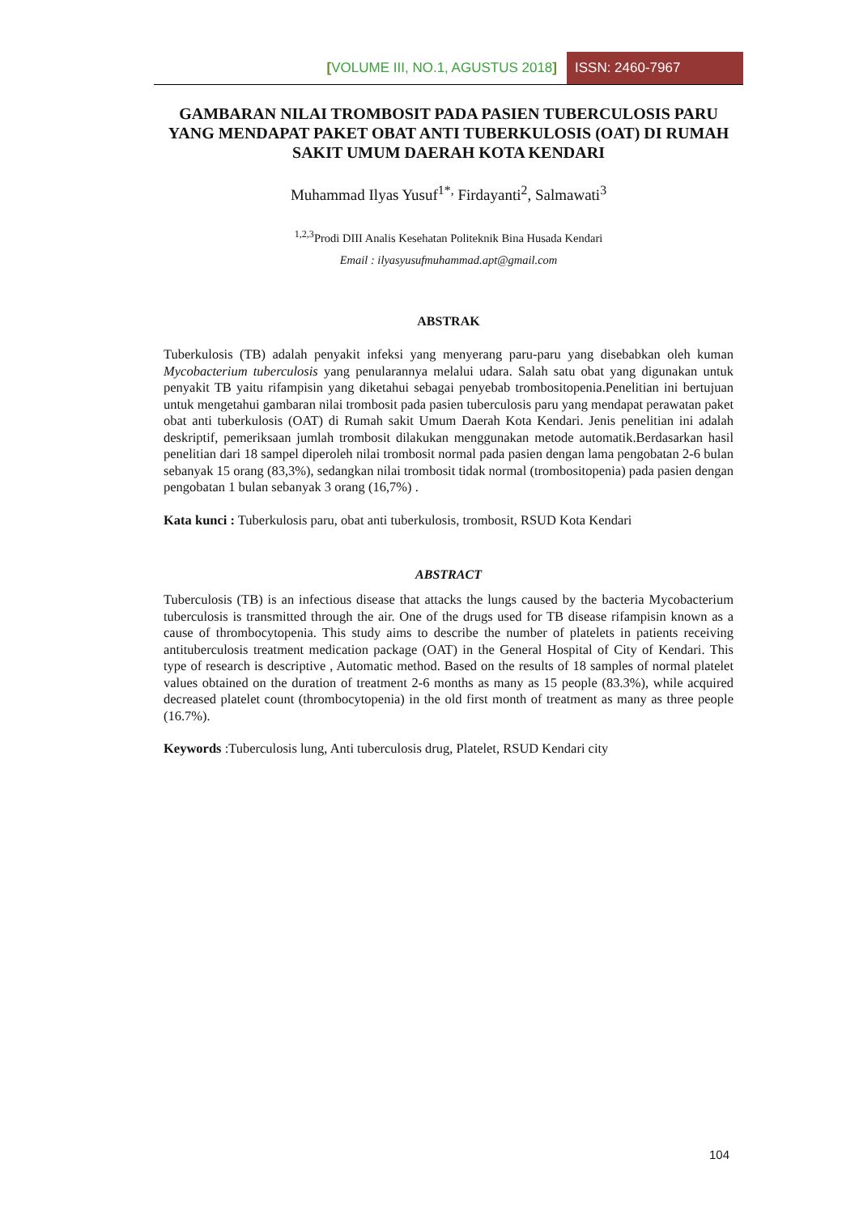[VOLUME III, NO.1, AGUSTUS 2018] ISSN: 2460-7967
GAMBARAN NILAI TROMBOSIT PADA PASIEN TUBERCULOSIS PARU YANG MENDAPAT PAKET OBAT ANTI TUBERKULOSIS (OAT) DI RUMAH SAKIT UMUM DAERAH KOTA KENDARI
Muhammad Ilyas Yusuf<sup>1*,</sup> Firdayanti<sup>2</sup>, Salmawati<sup>3</sup>
<sup>1,2,3</sup>Prodi DIII Analis Kesehatan Politeknik Bina Husada Kendari
Email : ilyasyusufmuhammad.apt@gmail.com
ABSTRAK
Tuberkulosis (TB) adalah penyakit infeksi yang menyerang paru-paru yang disebabkan oleh kuman Mycobacterium tuberculosis yang penularannya melalui udara. Salah satu obat yang digunakan untuk penyakit TB yaitu rifampisin yang diketahui sebagai penyebab trombositopenia.Penelitian ini bertujuan untuk mengetahui gambaran nilai trombosit pada pasien tuberculosis paru yang mendapat perawatan paket obat anti tuberkulosis (OAT) di Rumah sakit Umum Daerah Kota Kendari. Jenis penelitian ini adalah deskriptif, pemeriksaan jumlah trombosit dilakukan menggunakan metode automatik.Berdasarkan hasil penelitian dari 18 sampel diperoleh nilai trombosit normal pada pasien dengan lama pengobatan 2-6 bulan sebanyak 15 orang (83,3%), sedangkan nilai trombosit tidak normal (trombositopenia) pada pasien dengan pengobatan 1 bulan sebanyak 3 orang (16,7%) .
Kata kunci : Tuberkulosis paru, obat anti tuberkulosis, trombosit, RSUD Kota Kendari
ABSTRACT
Tuberculosis (TB) is an infectious disease that attacks the lungs caused by the bacteria Mycobacterium tuberculosis is transmitted through the air. One of the drugs used for TB disease rifampisin known as a cause of thrombocytopenia. This study aims to describe the number of platelets in patients receiving antituberculosis treatment medication package (OAT) in the General Hospital of City of Kendari. This type of research is descriptive , Automatic method. Based on the results of 18 samples of normal platelet values obtained on the duration of treatment 2-6 months as many as 15 people (83.3%), while acquired decreased platelet count (thrombocytopenia) in the old first month of treatment as many as three people (16.7%).
Keywords :Tuberculosis lung, Anti tuberculosis drug, Platelet, RSUD Kendari city
104